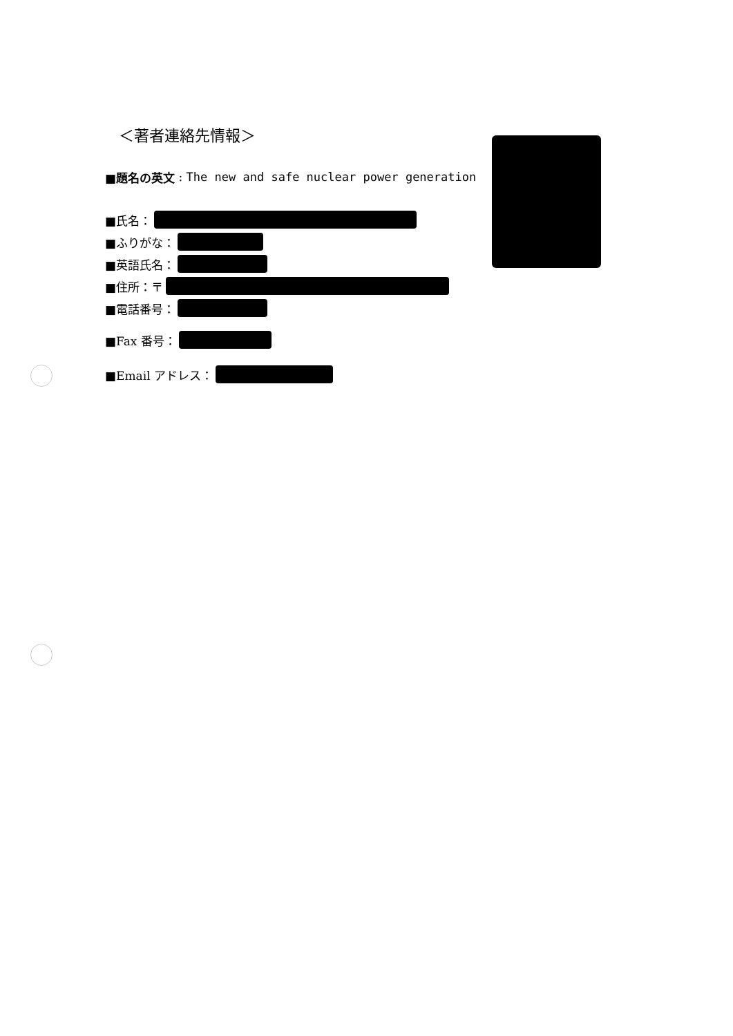＜著者連絡先情報＞
■題名の英文 : The new and safe nuclear power generation
■氏名：
■ふりがな：
■英語氏名：
■住所：〒
■電話番号：
■Fax 番号：
■Email アドレス：